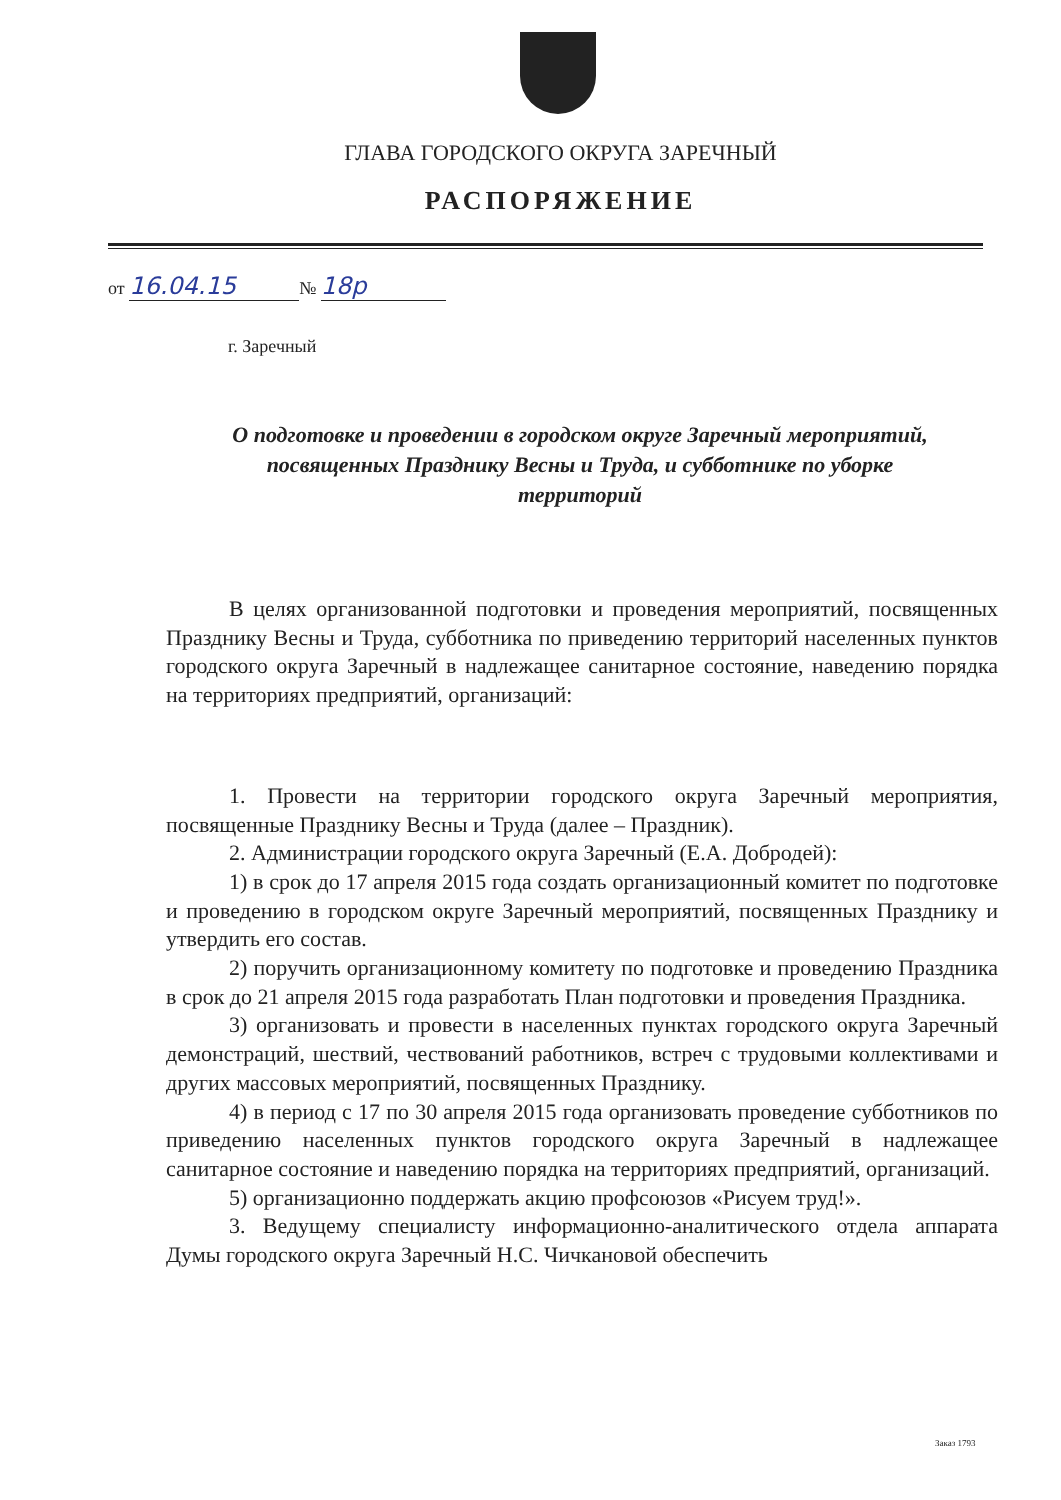ГЛАВА ГОРОДСКОГО ОКРУГА ЗАРЕЧНЫЙ
РАСПОРЯЖЕНИЕ
от 16.04.15 № 18р
г. Заречный
О подготовке и проведении в городском округе Заречный мероприятий, посвященных Празднику Весны и Труда, и субботнике по уборке территорий
В целях организованной подготовки и проведения мероприятий, посвященных Празднику Весны и Труда, субботника по приведению территорий населенных пунктов городского округа Заречный в надлежащее санитарное состояние, наведению порядка на территориях предприятий, организаций:
1. Провести на территории городского округа Заречный мероприятия, посвященные Празднику Весны и Труда (далее – Праздник).
2. Администрации городского округа Заречный (Е.А. Добродей):
1) в срок до 17 апреля 2015 года создать организационный комитет по подготовке и проведению в городском округе Заречный мероприятий, посвященных Празднику и утвердить его состав.
2) поручить организационному комитету по подготовке и проведению Праздника в срок до 21 апреля 2015 года разработать План подготовки и проведения Праздника.
3) организовать и провести в населенных пунктах городского округа Заречный демонстраций, шествий, чествований работников, встреч с трудовыми коллективами и других массовых мероприятий, посвященных Празднику.
4) в период с 17 по 30 апреля 2015 года организовать проведение субботников по приведению населенных пунктов городского округа Заречный в надлежащее санитарное состояние и наведению порядка на территориях предприятий, организаций.
5) организационно поддержать акцию профсоюзов «Рисуем труд!».
3. Ведущему специалисту информационно-аналитического отдела аппарата Думы городского округа Заречный Н.С. Чичкановой обеспечить
Заказ 1793